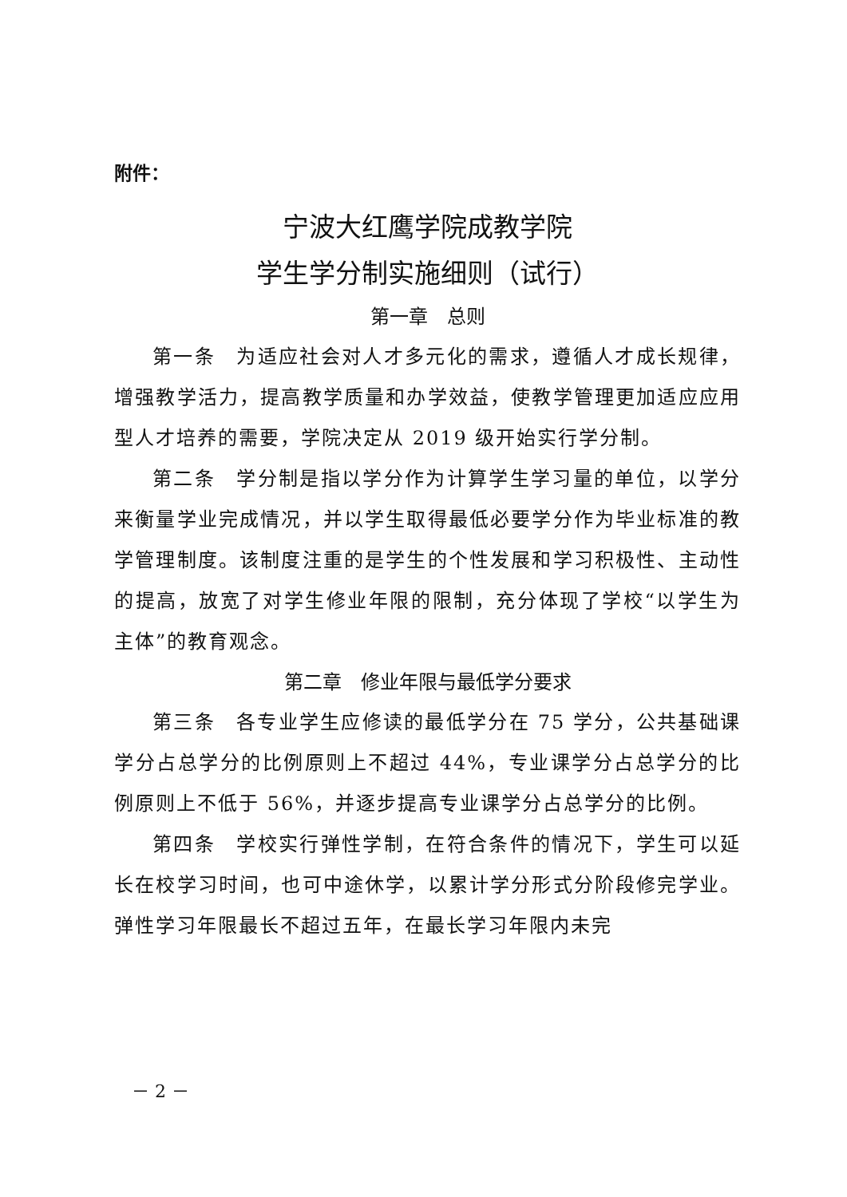附件：
宁波大红鹰学院成教学院
学生学分制实施细则（试行）
第一章　总则
第一条　为适应社会对人才多元化的需求，遵循人才成长规律，增强教学活力，提高教学质量和办学效益，使教学管理更加适应应用型人才培养的需要，学院决定从 2019 级开始实行学分制。
第二条　学分制是指以学分作为计算学生学习量的单位，以学分来衡量学业完成情况，并以学生取得最低必要学分作为毕业标准的教学管理制度。该制度注重的是学生的个性发展和学习积极性、主动性的提高，放宽了对学生修业年限的限制，充分体现了学校“以学生为主体”的教育观念。
第二章　修业年限与最低学分要求
第三条　各专业学生应修读的最低学分在 75 学分，公共基础课学分占总学分的比例原则上不超过 44%，专业课学分占总学分的比例原则上不低于 56%，并逐步提高专业课学分占总学分的比例。
第四条　学校实行弹性学制，在符合条件的情况下，学生可以延长在校学习时间，也可中途休学，以累计学分形式分阶段修完学业。弹性学习年限最长不超过五年，在最长学习年限内未完
－ 2 －